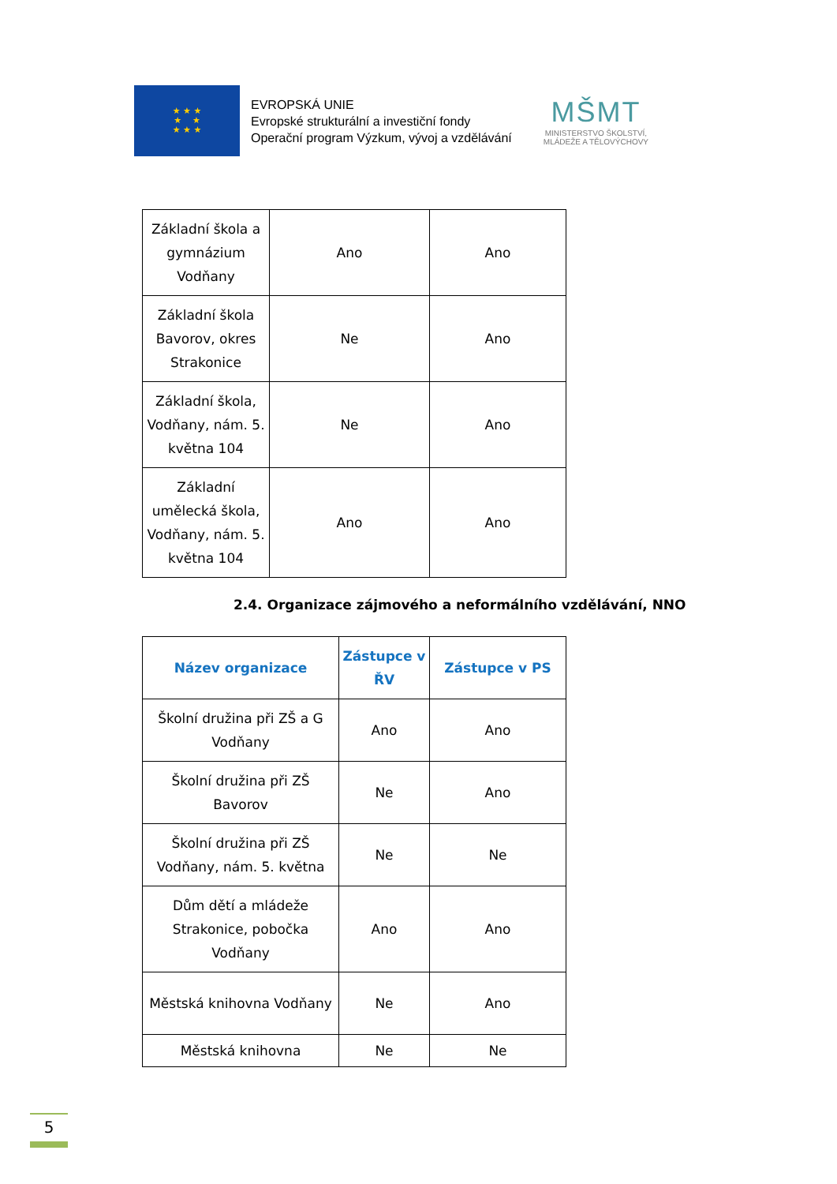★ ★ ★
★ ★
★ ★ ★
EVROPSKÁ UNIE
Evropské strukturální a investiční fondy
Operační program Výzkum, vývoj a vzdělávání
MŠMT
MINISTERSTVO ŠKOLSTVÍ,
MLÁDEŽE A TĚLOVÝCHOVY
| Základní škola a gymnázium Vodňany | Ano | Ano |
| Základní škola Bavorov, okres Strakonice | Ne | Ano |
| Základní škola, Vodňany, nám. 5. května 104 | Ne | Ano |
| Základní umělecká škola, Vodňany, nám. 5. května 104 | Ano | Ano |
2.4. Organizace zájmového a neformálního vzdělávání, NNO
| Název organizace | Zástupce v ŘV | Zástupce v PS |
| --- | --- | --- |
| Školní družina při ZŠ a G Vodňany | Ano | Ano |
| Školní družina při ZŠ Bavorov | Ne | Ano |
| Školní družina při ZŠ Vodňany, nám. 5. května | Ne | Ne |
| Dům dětí a mládeže Strakonice, pobočka Vodňany | Ano | Ano |
| Městská knihovna Vodňany | Ne | Ano |
| Městská knihovna | Ne | Ne |
5